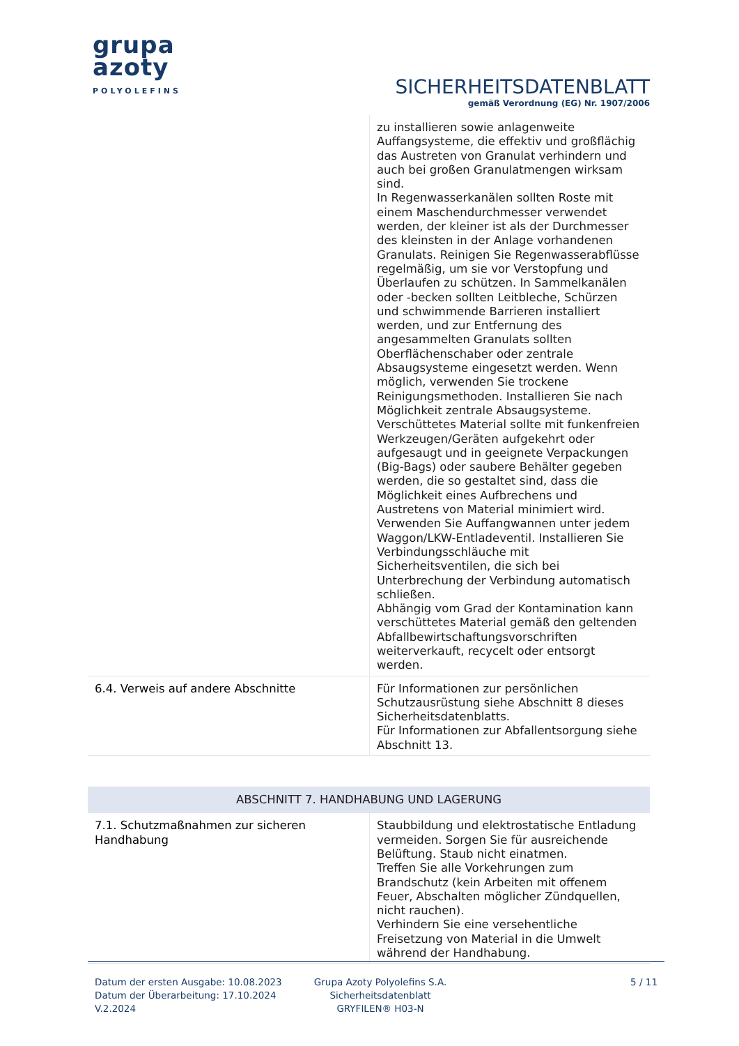grupa
azoty
POLYOLEFINS
SICHERHEITSDATENBLATT
gemäß Verordnung (EG) Nr. 1907/2006
| | zu installieren sowie anlagenweite Auffangsysteme, die effektiv und großflächig das Austreten von Granulat verhindern und auch bei großen Granulatmengen wirksam sind. In Regenwasserkanälen sollten Roste mit einem Maschendurchmesser verwendet werden, der kleiner ist als der Durchmesser des kleinsten in der Anlage vorhandenen Granulats. Reinigen Sie Regenwasserabflüsse regelmäßig, um sie vor Verstopfung und Überlaufen zu schützen. In Sammelkanälen oder -becken sollten Leitbleche, Schürzen und schwimmende Barrieren installiert werden, und zur Entfernung des angesammelten Granulats sollten Oberflächenschaber oder zentrale Absaugsysteme eingesetzt werden. Wenn möglich, verwenden Sie trockene Reinigungsmethoden. Installieren Sie nach Möglichkeit zentrale Absaugsysteme. Verschüttetes Material sollte mit funkenfreien Werkzeugen/Geräten aufgekehrt oder aufgesaugt und in geeignete Verpackungen (Big-Bags) oder saubere Behälter gegeben werden, die so gestaltet sind, dass die Möglichkeit eines Aufbrechens und Austretens von Material minimiert wird. Verwenden Sie Auffangwannen unter jedem Waggon/LKW-Entladeventil. Installieren Sie Verbindungsschläuche mit Sicherheitsventilen, die sich bei Unterbrechung der Verbindung automatisch schließen. Abhängig vom Grad der Kontamination kann verschüttetes Material gemäß den geltenden Abfallbewirtschaftungsvorschriften weiterverkauft, recycelt oder entsorgt werden. |
| 6.4. Verweis auf andere Abschnitte | Für Informationen zur persönlichen Schutzausrüstung siehe Abschnitt 8 dieses Sicherheitsdatenblatts. Für Informationen zur Abfallentsorgung siehe Abschnitt 13. |
| ABSCHNITT 7. HANDHABUNG UND LAGERUNG | |
| 7.1. Schutzmaßnahmen zur sicheren Handhabung | Staubbildung und elektrostatische Entladung vermeiden. Sorgen Sie für ausreichende Belüftung. Staub nicht einatmen. Treffen Sie alle Vorkehrungen zum Brandschutz (kein Arbeiten mit offenem Feuer, Abschalten möglicher Zündquellen, nicht rauchen). Verhindern Sie eine versehentliche Freisetzung von Material in die Umwelt während der Handhabung. |
Datum der ersten Ausgabe: 10.08.2023
Datum der Überarbeitung: 17.10.2024
V.2.2024
Grupa Azoty Polyolefins S.A.
Sicherheitsdatenblatt
GRYFILEN® H03-N
5 / 11